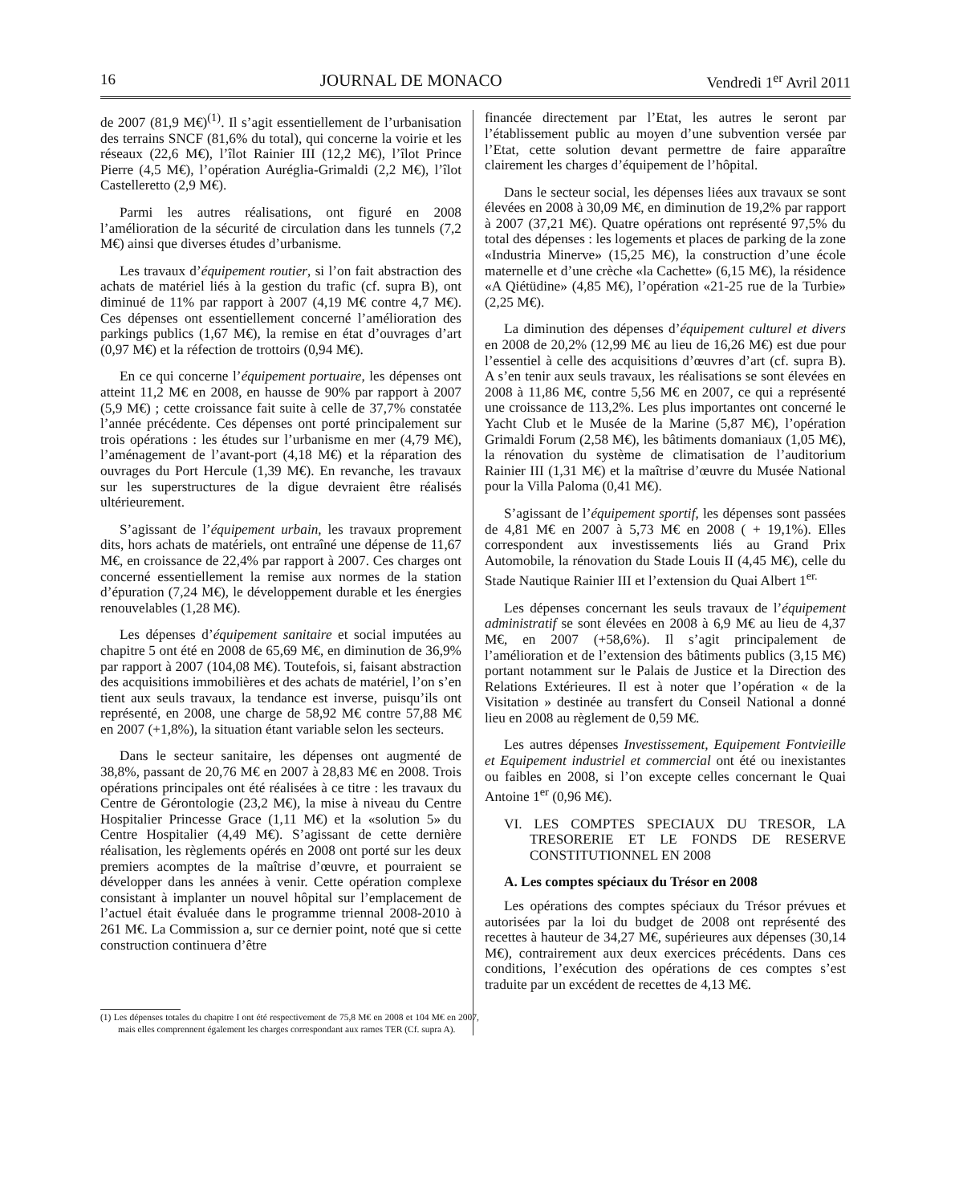16 JOURNAL DE MONACO Vendredi 1<sup>er</sup> Avril 2011
de 2007 (81,9 M€)<sup>(1)</sup>. Il s’agit essentiellement de l’urbanisation des terrains SNCF (81,6% du total), qui concerne la voirie et les réseaux (22,6 M€), l’îlot Rainier III (12,2 M€), l’îlot Prince Pierre (4,5 M€), l’opération Auréglia-Grimaldi (2,2 M€), l’îlot Castelleretto (2,9 M€).
Parmi les autres réalisations, ont figuré en 2008 l’amélioration de la sécurité de circulation dans les tunnels (7,2 M€) ainsi que diverses études d’urbanisme.
Les travaux d’équipement routier, si l’on fait abstraction des achats de matériel liés à la gestion du trafic (cf. supra B), ont diminué de 11% par rapport à 2007 (4,19 M€ contre 4,7 M€). Ces dépenses ont essentiellement concerné l’amélioration des parkings publics (1,67 M€), la remise en état d’ouvrages d’art (0,97 M€) et la réfection de trottoirs (0,94 M€).
En ce qui concerne l’équipement portuaire, les dépenses ont atteint 11,2 M€ en 2008, en hausse de 90% par rapport à 2007 (5,9 M€) ; cette croissance fait suite à celle de 37,7% constatée l’année précédente. Ces dépenses ont porté principalement sur trois opérations : les études sur l’urbanisme en mer (4,79 M€), l’aménagement de l’avant-port (4,18 M€) et la réparation des ouvrages du Port Hercule (1,39 M€). En revanche, les travaux sur les superstructures de la digue devraient être réalisés ultérieurement.
S’agissant de l’équipement urbain, les travaux proprement dits, hors achats de matériels, ont entraîné une dépense de 11,67 M€, en croissance de 22,4% par rapport à 2007. Ces charges ont concerné essentiellement la remise aux normes de la station d’épuration (7,24 M€), le développement durable et les énergies renouvelables (1,28 M€).
Les dépenses d’équipement sanitaire et social imputées au chapitre 5 ont été en 2008 de 65,69 M€, en diminution de 36,9% par rapport à 2007 (104,08 M€). Toutefois, si, faisant abstraction des acquisitions immobilières et des achats de matériel, l’on s’en tient aux seuls travaux, la tendance est inverse, puisqu’ils ont représenté, en 2008, une charge de 58,92 M€ contre 57,88 M€ en 2007 (+1,8%), la situation étant variable selon les secteurs.
Dans le secteur sanitaire, les dépenses ont augmenté de 38,8%, passant de 20,76 M€ en 2007 à 28,83 M€ en 2008. Trois opérations principales ont été réalisées à ce titre : les travaux du Centre de Gérontologie (23,2 M€), la mise à niveau du Centre Hospitalier Princesse Grace (1,11 M€) et la «solution 5» du Centre Hospitalier (4,49 M€). S’agissant de cette dernière réalisation, les règlements opérés en 2008 ont porté sur les deux premiers acomptes de la maîtrise d’œuvre, et pourraient se développer dans les années à venir. Cette opération complexe consistant à implanter un nouvel hôpital sur l’emplacement de l’actuel était évaluée dans le programme triennal 2008-2010 à 261 M€. La Commission a, sur ce dernier point, noté que si cette construction continuera d’être
(1) Les dépenses totales du chapitre I ont été respectivement de 75,8 M€ en 2008 et 104 M€ en 2007, mais elles comprennent également les charges correspondant aux rames TER (Cf. supra A).
financée directement par l’Etat, les autres le seront par l’établissement public au moyen d’une subvention versée par l’Etat, cette solution devant permettre de faire apparaître clairement les charges d’équipement de l’hôpital.
Dans le secteur social, les dépenses liées aux travaux se sont élevées en 2008 à 30,09 M€, en diminution de 19,2% par rapport à 2007 (37,21 M€). Quatre opérations ont représenté 97,5% du total des dépenses : les logements et places de parking de la zone «Industria Minerve» (15,25 M€), la construction d’une école maternelle et d’une crèche «la Cachette» (6,15 M€), la résidence «A Qiétüdine» (4,85 M€), l’opération «21-25 rue de la Turbie» (2,25 M€).
La diminution des dépenses d’équipement culturel et divers en 2008 de 20,2% (12,99 M€ au lieu de 16,26 M€) est due pour l’essentiel à celle des acquisitions d’œuvres d’art (cf. supra B). A s’en tenir aux seuls travaux, les réalisations se sont élevées en 2008 à 11,86 M€, contre 5,56 M€ en 2007, ce qui a représenté une croissance de 113,2%. Les plus importantes ont concerné le Yacht Club et le Musée de la Marine (5,87 M€), l’opération Grimaldi Forum (2,58 M€), les bâtiments domaniaux (1,05 M€), la rénovation du système de climatisation de l’auditorium Rainier III (1,31 M€) et la maîtrise d’œuvre du Musée National pour la Villa Paloma (0,41 M€).
S’agissant de l’équipement sportif, les dépenses sont passées de 4,81 M€ en 2007 à 5,73 M€ en 2008 ( + 19,1%). Elles correspondent aux investissements liés au Grand Prix Automobile, la rénovation du Stade Louis II (4,45 M€), celle du Stade Nautique Rainier III et l’extension du Quai Albert 1<sup>er.</sup>
Les dépenses concernant les seuls travaux de l’équipement administratif se sont élevées en 2008 à 6,9 M€ au lieu de 4,37 M€, en 2007 (+58,6%). Il s’agit principalement de l’amélioration et de l’extension des bâtiments publics (3,15 M€) portant notamment sur le Palais de Justice et la Direction des Relations Extérieures. Il est à noter que l’opération « de la Visitation » destinée au transfert du Conseil National a donné lieu en 2008 au règlement de 0,59 M€.
Les autres dépenses Investissement, Equipement Fontvieille et Equipement industriel et commercial ont été ou inexistantes ou faibles en 2008, si l’on excepte celles concernant le Quai Antoine 1<sup>er</sup> (0,96 M€).
VI. LES COMPTES SPECIAUX DU TRESOR, LA TRESORERIE ET LE FONDS DE RESERVE CONSTITUTIONNEL EN 2008
A. Les comptes spéciaux du Trésor en 2008
Les opérations des comptes spéciaux du Trésor prévues et autorisées par la loi du budget de 2008 ont représenté des recettes à hauteur de 34,27 M€, supérieures aux dépenses (30,14 M€), contrairement aux deux exercices précédents. Dans ces conditions, l’exécution des opérations de ces comptes s’est traduite par un excédent de recettes de 4,13 M€.